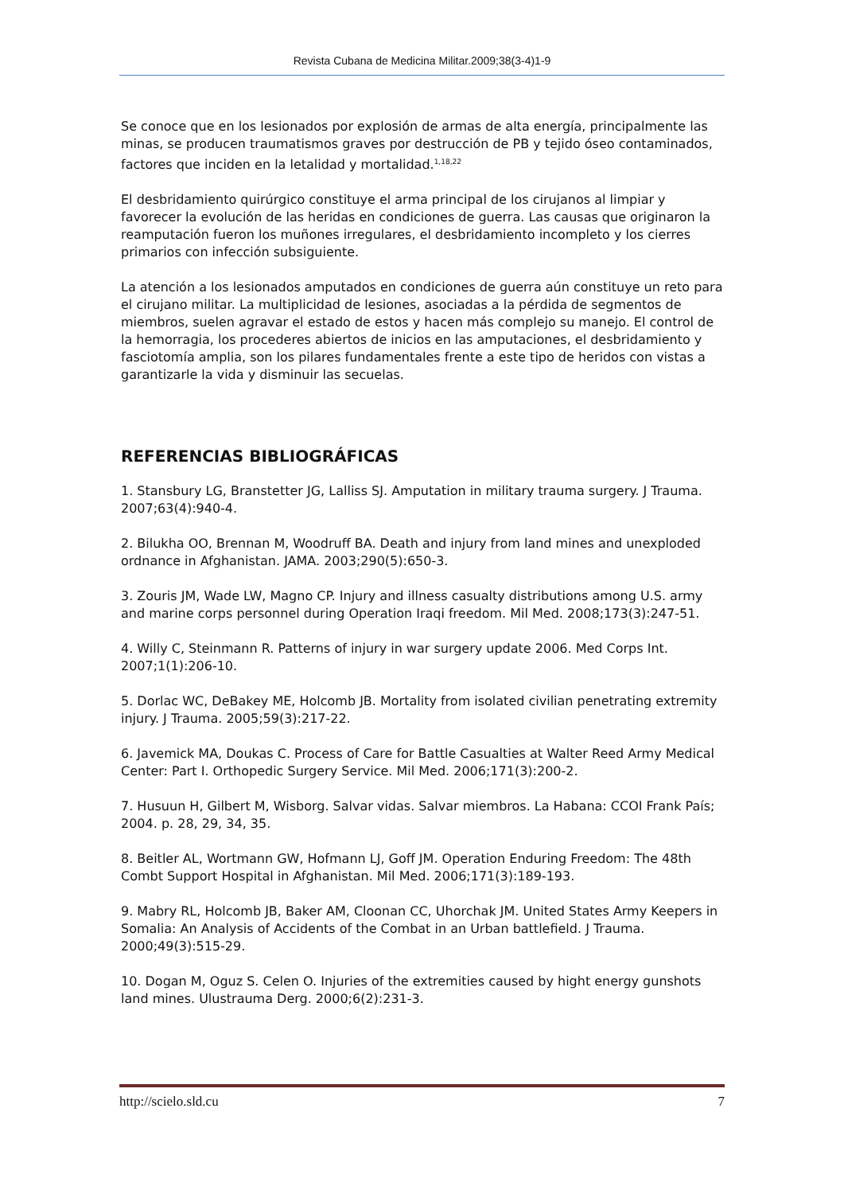Revista Cubana de Medicina Militar.2009;38(3-4)1-9
Se conoce que en los lesionados por explosión de armas de alta energía, principalmente las minas, se producen traumatismos graves por destrucción de PB y tejido óseo contaminados, factores que inciden en la letalidad y mortalidad.<sup>1,18,22</sup>
El desbridamiento quirúrgico constituye el arma principal de los cirujanos al limpiar y favorecer la evolución de las heridas en condiciones de guerra. Las causas que originaron la reamputación fueron los muñones irregulares, el desbridamiento incompleto y los cierres primarios con infección subsiguiente.
La atención a los lesionados amputados en condiciones de guerra aún constituye un reto para el cirujano militar. La multiplicidad de lesiones, asociadas a la pérdida de segmentos de miembros, suelen agravar el estado de estos y hacen más complejo su manejo. El control de la hemorragia, los procederes abiertos de inicios en las amputaciones, el desbridamiento y fasciotomía amplia, son los pilares fundamentales frente a este tipo de heridos con vistas a garantizarle la vida y disminuir las secuelas.
REFERENCIAS BIBLIOGRÁFICAS
1. Stansbury LG, Branstetter JG, Lalliss SJ. Amputation in military trauma surgery. J Trauma. 2007;63(4):940-4.
2. Bilukha OO, Brennan M, Woodruff BA. Death and injury from land mines and unexploded ordnance in Afghanistan. JAMA. 2003;290(5):650-3.
3. Zouris JM, Wade LW, Magno CP. Injury and illness casualty distributions among U.S. army and marine corps personnel during Operation Iraqi freedom. Mil Med. 2008;173(3):247-51.
4. Willy C, Steinmann R. Patterns of injury in war surgery update 2006. Med Corps Int. 2007;1(1):206-10.
5. Dorlac WC, DeBakey ME, Holcomb JB. Mortality from isolated civilian penetrating extremity injury. J Trauma. 2005;59(3):217-22.
6. Javemick MA, Doukas C. Process of Care for Battle Casualties at Walter Reed Army Medical Center: Part I. Orthopedic Surgery Service. Mil Med. 2006;171(3):200-2.
7. Husuun H, Gilbert M, Wisborg. Salvar vidas. Salvar miembros. La Habana: CCOI Frank País; 2004. p. 28, 29, 34, 35.
8. Beitler AL, Wortmann GW, Hofmann LJ, Goff JM. Operation Enduring Freedom: The 48th Combt Support Hospital in Afghanistan. Mil Med. 2006;171(3):189-193.
9. Mabry RL, Holcomb JB, Baker AM, Cloonan CC, Uhorchak JM. United States Army Keepers in Somalia: An Analysis of Accidents of the Combat in an Urban battlefield. J Trauma. 2000;49(3):515-29.
10. Dogan M, Oguz S. Celen O. Injuries of the extremities caused by hight energy gunshots land mines. Ulustrauma Derg. 2000;6(2):231-3.
http://scielo.sld.cu 7